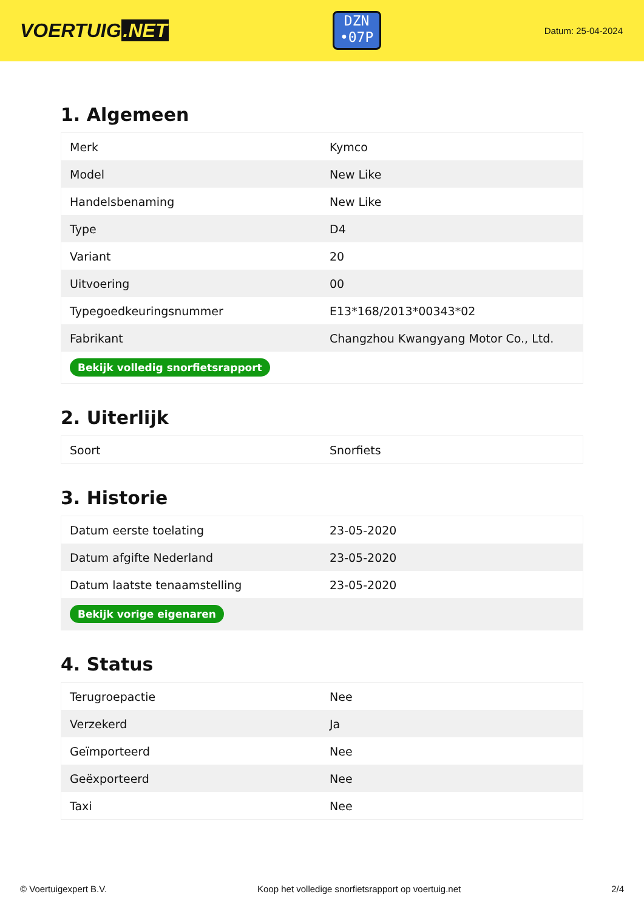VOERTUIG.NET
DZN
•07P
Datum: 25-04-2024
1. Algemeen
| Merk | Kymco |
| Model | New Like |
| Handelsbenaming | New Like |
| Type | D4 |
| Variant | 20 |
| Uitvoering | 00 |
| Typegoedkeuringsnummer | E13*168/2013*00343*02 |
| Fabrikant | Changzhou Kwangyang Motor Co., Ltd. |
| Bekijk volledig snorfietsrapport | |
2. Uiterlijk
| Soort | Snorfiets |
3. Historie
| Datum eerste toelating | 23-05-2020 |
| Datum afgifte Nederland | 23-05-2020 |
| Datum laatste tenaamstelling | 23-05-2020 |
| Bekijk vorige eigenaren | |
4. Status
| Terugroepactie | Nee |
| Verzekerd | Ja |
| Geïmporteerd | Nee |
| Geëxporteerd | Nee |
| Taxi | Nee |
© Voertuigexpert B.V. Koop het volledige snorfietsrapport op voertuig.net 2/4